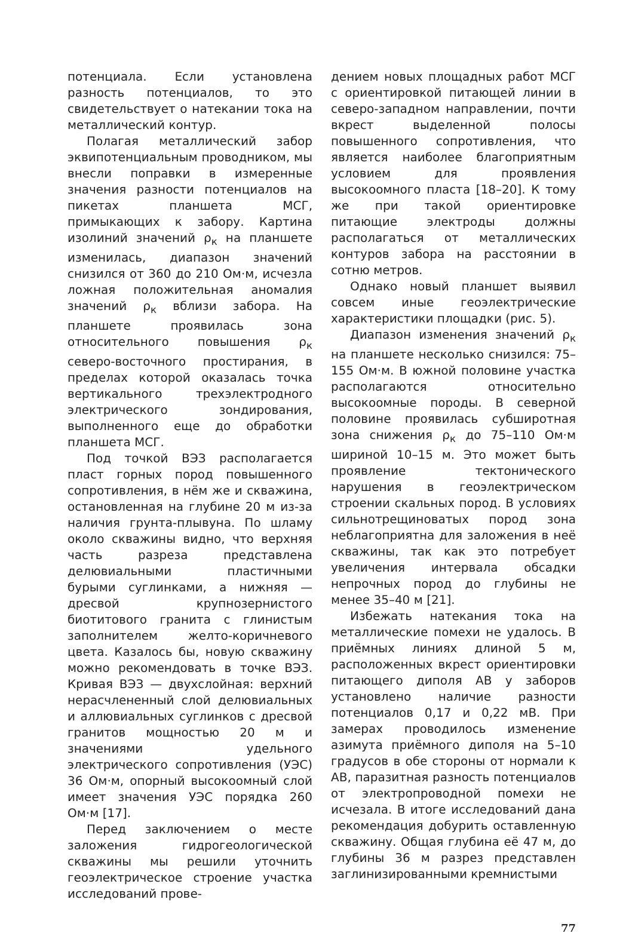потенциала. Если установлена разность потенциалов, то это свидетельствует о натекании тока на металлический контур.
Полагая металлический забор эквипотенциальным проводником, мы внесли поправки в измеренные значения разности потенциалов на пикетах планшета МСГ, примыкающих к забору. Картина изолиний значений ρ<sub>к</sub> на планшете изменилась, диапазон значений снизился от 360 до 210 Ом·м, исчезла ложная положительная аномалия значений ρ<sub>к</sub> вблизи забора. На планшете проявилась зона относительного повышения ρ<sub>к</sub> северо-восточного простирания, в пределах которой оказалась точка вертикального трехэлектродного электрического зондирования, выполненного еще до обработки планшета МСГ.
Под точкой ВЭЗ располагается пласт горных пород повышенного сопротивления, в нём же и скважина, остановленная на глубине 20 м из-за наличия грунта-плывуна. По шламу около скважины видно, что верхняя часть разреза представлена делювиальными пластичными бурыми суглинками, а нижняя — дресвой крупнозернистого биотитового гранита с глинистым заполнителем желто-коричневого цвета. Казалось бы, новую скважину можно рекомендовать в точке ВЭЗ. Кривая ВЭЗ — двухслойная: верхний нерасчлененный слой делювиальных и аллювиальных суглинков с дресвой гранитов мощностью 20 м и значениями удельного электрического сопротивления (УЭС) 36 Ом·м, опорный высокоомный слой имеет значения УЭС порядка 260 Ом·м [17].
Перед заключением о месте заложения гидрогеологической скважины мы решили уточнить геоэлектрическое строение участка исследований прове-
дением новых площадных работ МСГ с ориентировкой питающей линии в северо-западном направлении, почти вкрест выделенной полосы повышенного сопротивления, что является наиболее благоприятным условием для проявления высокоомного пласта [18–20]. К тому же при такой ориентировке питающие электроды должны располагаться от металлических контуров забора на расстоянии в сотню метров.
Однако новый планшет выявил совсем иные геоэлектрические характеристики площадки (рис. 5).
Диапазон изменения значений ρ<sub>к</sub> на планшете несколько снизился: 75–155 Ом·м. В южной половине участка располагаются относительно высокоомные породы. В северной половине проявилась субширотная зона снижения ρ<sub>к</sub> до 75–110 Ом·м шириной 10–15 м. Это может быть проявление тектонического нарушения в геоэлектрическом строении скальных пород. В условиях сильнотрещиноватых пород зона неблагоприятна для заложения в неё скважины, так как это потребует увеличения интервала обсадки непрочных пород до глубины не менее 35–40 м [21].
Избежать натекания тока на металлические помехи не удалось. В приёмных линиях длиной 5 м, расположенных вкрест ориентировки питающего диполя АВ у заборов установлено наличие разности потенциалов 0,17 и 0,22 мВ. При замерах проводилось изменение азимута приёмного диполя на 5–10 градусов в обе стороны от нормали к АВ, паразитная разность потенциалов от электропроводной помехи не исчезала. В итоге исследований дана рекомендация добурить оставленную скважину. Общая глубина её 47 м, до глубины 36 м разрез представлен заглинизированными кремнистыми
77